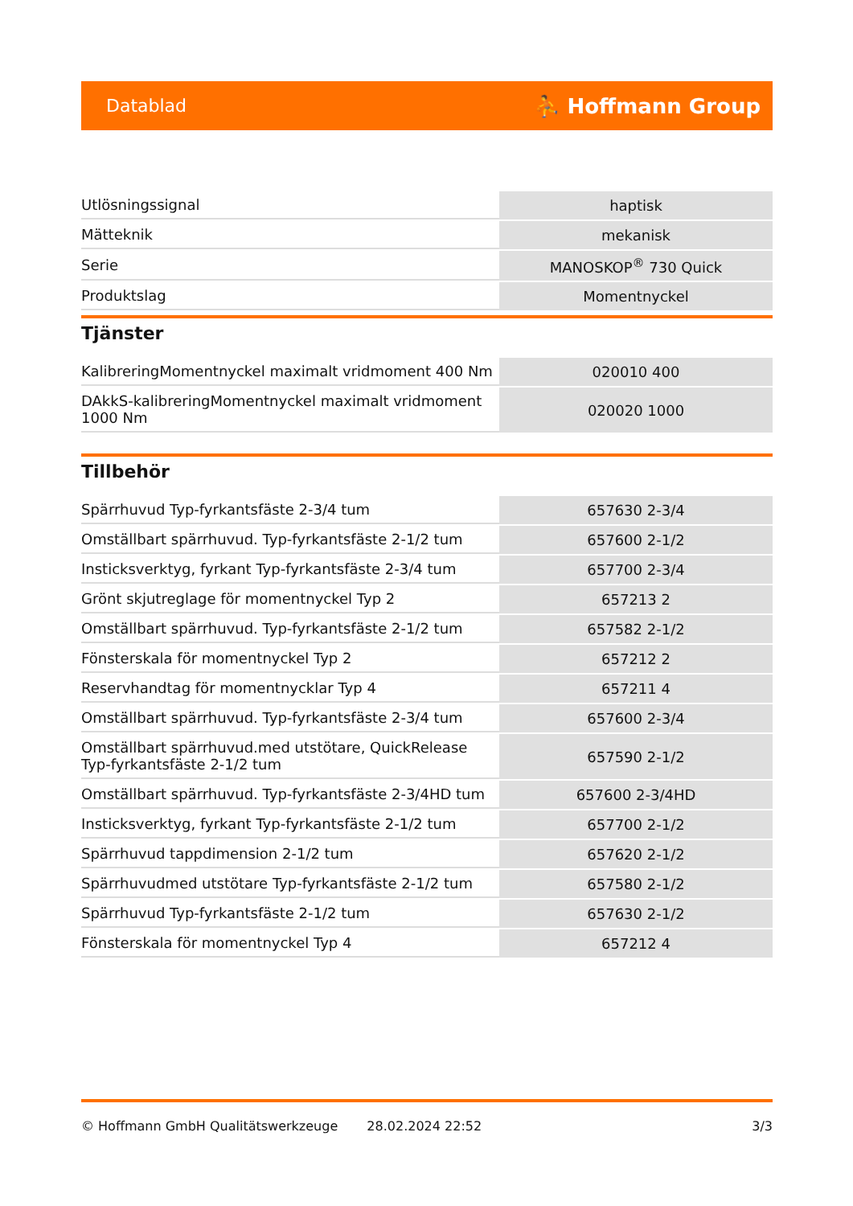Datablad ⛹ Hoffmann Group
| Utlösningssignal | haptisk |
| Mätteknik | mekanisk |
| Serie | MANOSKOP<sup>®</sup> 730 Quick |
| Produktslag | Momentnyckel |
Tjänster
| KalibreringMomentnyckel maximalt vridmoment 400 Nm | 020010 400 |
| DAkkS-kalibreringMomentnyckel maximalt vridmoment 1000 Nm | 020020 1000 |
Tillbehör
| Spärrhuvud Typ-fyrkantsfäste 2-3/4 tum | 657630 2-3/4 |
| Omställbart spärrhuvud. Typ-fyrkantsfäste 2-1/2 tum | 657600 2-1/2 |
| Insticksverktyg, fyrkant Typ-fyrkantsfäste 2-3/4 tum | 657700 2-3/4 |
| Grönt skjutreglage för momentnyckel Typ 2 | 657213 2 |
| Omställbart spärrhuvud. Typ-fyrkantsfäste 2-1/2 tum | 657582 2-1/2 |
| Fönsterskala för momentnyckel Typ 2 | 657212 2 |
| Reservhandtag för momentnycklar Typ 4 | 657211 4 |
| Omställbart spärrhuvud. Typ-fyrkantsfäste 2-3/4 tum | 657600 2-3/4 |
| Omställbart spärrhuvud.med utstötare, QuickRelease Typ-fyrkantsfäste 2-1/2 tum | 657590 2-1/2 |
| Omställbart spärrhuvud. Typ-fyrkantsfäste 2-3/4HD tum | 657600 2-3/4HD |
| Insticksverktyg, fyrkant Typ-fyrkantsfäste 2-1/2 tum | 657700 2-1/2 |
| Spärrhuvud tappdimension 2-1/2 tum | 657620 2-1/2 |
| Spärrhuvudmed utstötare Typ-fyrkantsfäste 2-1/2 tum | 657580 2-1/2 |
| Spärrhuvud Typ-fyrkantsfäste 2-1/2 tum | 657630 2-1/2 |
| Fönsterskala för momentnyckel Typ 4 | 657212 4 |
© Hoffmann GmbH Qualitätswerkzeuge 28.02.2024 22:52 3/3